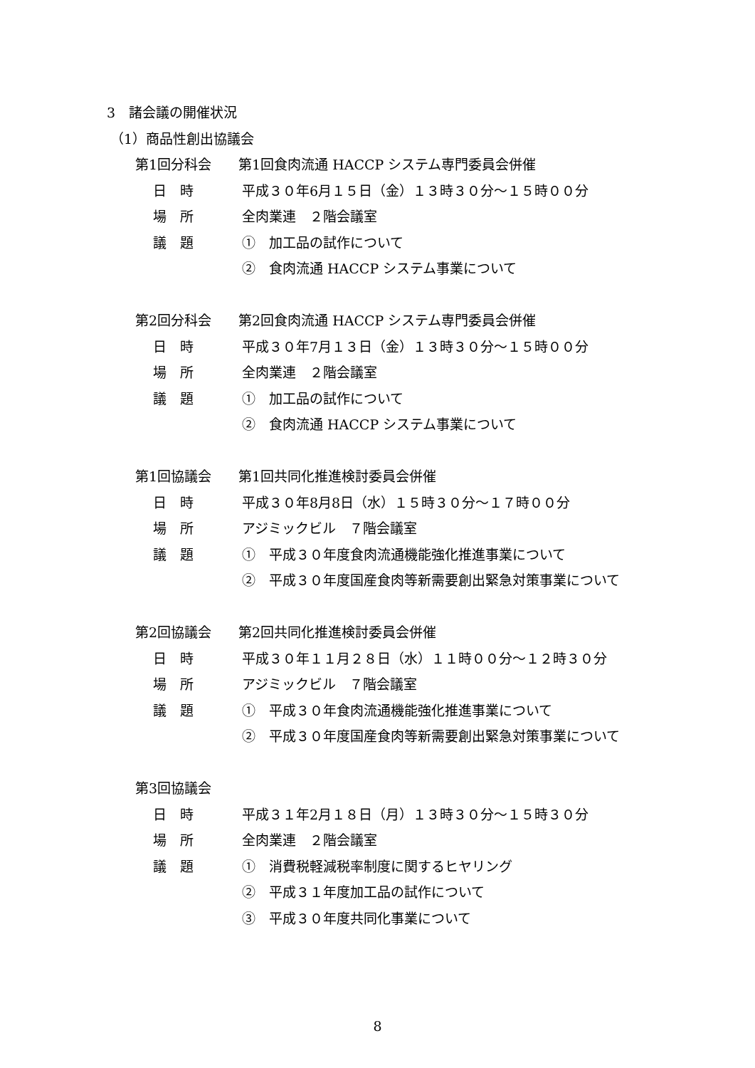3　諸会議の開催状況
（1）商品性創出協議会
第1回分科会　　第1回食肉流通 HACCP システム専門委員会併催
日　時 平成３０年6月１５日（金）１３時３０分～１５時００分
場　所 全肉業連　２階会議室
議　題 ①　加工品の試作について
②　食肉流通 HACCP システム事業について
第2回分科会　　第2回食肉流通 HACCP システム専門委員会併催
日　時 平成３０年7月１３日（金）１３時３０分～１５時００分
場　所 全肉業連　２階会議室
議　題 ①　加工品の試作について
②　食肉流通 HACCP システム事業について
第1回協議会　　第1回共同化推進検討委員会併催
日　時 平成３０年8月8日（水）１５時３０分～１７時００分
場　所 アジミックビル　７階会議室
議　題 ①　平成３０年度食肉流通機能強化推進事業について
②　平成３０年度国産食肉等新需要創出緊急対策事業について
第2回協議会　　第2回共同化推進検討委員会併催
日　時 平成３０年１１月２８日（水）１１時００分～１２時３０分
場　所 アジミックビル　７階会議室
議　題 ①　平成３０年食肉流通機能強化推進事業について
②　平成３０年度国産食肉等新需要創出緊急対策事業について
第3回協議会
日　時 平成３１年2月１８日（月）１３時３０分～１５時３０分
場　所 全肉業連　２階会議室
議　題 ①　消費税軽減税率制度に関するヒヤリング
②　平成３１年度加工品の試作について
③　平成３０年度共同化事業について
8